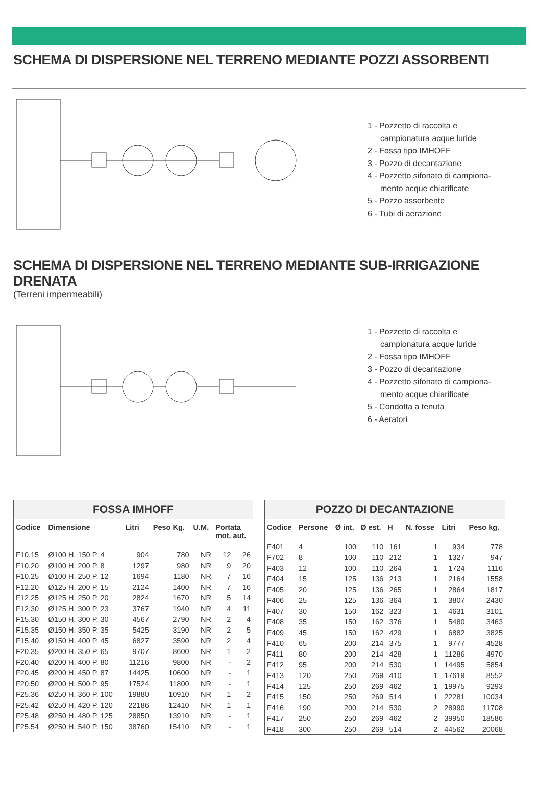SCHEMA DI DISPERSIONE NEL TERRENO MEDIANTE POZZI ASSORBENTI
1 - Pozzetto di raccolta e
campionatura acque luride
2 - Fossa tipo IMHOFF
3 - Pozzo di decantazione
4 - Pozzetto sifonato di campiona-
mento acque chiarificate
5 - Pozzo assorbente
6 - Tubi di aerazione
SCHEMA DI DISPERSIONE NEL TERRENO MEDIANTE SUB-IRRIGAZIONE DRENATA
(Terreni impermeabili)
1 - Pozzetto di raccolta e
campionatura acque luride
2 - Fossa tipo IMHOFF
3 - Pozzo di decantazione
4 - Pozzetto sifonato di campiona-
mento acque chiarificate
5 - Condotta a tenuta
6 - Aeratori
FOSSA IMHOFF
| Codice | Dimensione | Litri | Peso Kg. | U.M. | Portata mot. aut. | |
| --- | --- | --- | --- | --- | --- | --- |
| F10.15 | Ø100 H. 150 P. 4 | 904 | 780 | NR | 12 | 26 |
| F10.20 | Ø100 H. 200 P. 8 | 1297 | 980 | NR | 9 | 20 |
| F10.25 | Ø100 H. 250 P. 12 | 1694 | 1180 | NR | 7 | 16 |
| F12.20 | Ø125 H. 200 P. 15 | 2124 | 1400 | NR | 7 | 16 |
| F12.25 | Ø125 H. 250 P. 20 | 2824 | 1670 | NR | 5 | 14 |
| F12.30 | Ø125 H. 300 P. 23 | 3767 | 1940 | NR | 4 | 11 |
| F15.30 | Ø150 H. 300 P. 30 | 4567 | 2790 | NR | 2 | 4 |
| F15.35 | Ø150 H. 350 P. 35 | 5425 | 3190 | NR | 2 | 5 |
| F15.40 | Ø150 H. 400 P. 45 | 6827 | 3590 | NR | 2 | 4 |
| F20.35 | Ø200 H. 350 P. 65 | 9707 | 8600 | NR | 1 | 2 |
| F20.40 | Ø200 H. 400 P. 80 | 11216 | 9800 | NR | - | 2 |
| F20.45 | Ø200 H. 450 P. 87 | 14425 | 10600 | NR | - | 1 |
| F20.50 | Ø200 H. 500 P. 95 | 17524 | 11800 | NR | - | 1 |
| F25.36 | Ø250 H. 360 P. 100 | 19880 | 10910 | NR | 1 | 2 |
| F25.42 | Ø250 H. 420 P. 120 | 22186 | 12410 | NR | 1 | 1 |
| F25.48 | Ø250 H. 480 P. 125 | 28850 | 13910 | NR | - | 1 |
| F25.54 | Ø250 H. 540 P. 150 | 38760 | 15410 | NR | - | 1 |
POZZO DI DECANTAZIONE
| Codice | Persone | Ø int. | Ø est. | H | N. fosse | Litri | Peso kg. |
| --- | --- | --- | --- | --- | --- | --- | --- |
| F401 | 4 | 100 | 110 | 161 | 1 | 934 | 778 |
| F702 | 8 | 100 | 110 | 212 | 1 | 1327 | 947 |
| F403 | 12 | 100 | 110 | 264 | 1 | 1724 | 1116 |
| F404 | 15 | 125 | 136 | 213 | 1 | 2164 | 1558 |
| F405 | 20 | 125 | 136 | 265 | 1 | 2864 | 1817 |
| F406 | 25 | 125 | 136 | 364 | 1 | 3807 | 2430 |
| F407 | 30 | 150 | 162 | 323 | 1 | 4631 | 3101 |
| F408 | 35 | 150 | 162 | 376 | 1 | 5480 | 3463 |
| F409 | 45 | 150 | 162 | 429 | 1 | 6882 | 3825 |
| F410 | 65 | 200 | 214 | 375 | 1 | 9777 | 4528 |
| F411 | 80 | 200 | 214 | 428 | 1 | 11286 | 4970 |
| F412 | 95 | 200 | 214 | 530 | 1 | 14495 | 5854 |
| F413 | 120 | 250 | 269 | 410 | 1 | 17619 | 8552 |
| F414 | 125 | 250 | 269 | 462 | 1 | 19975 | 9293 |
| F415 | 150 | 250 | 269 | 514 | 1 | 22281 | 10034 |
| F416 | 190 | 200 | 214 | 530 | 2 | 28990 | 11708 |
| F417 | 250 | 250 | 269 | 462 | 2 | 39950 | 18586 |
| F418 | 300 | 250 | 269 | 514 | 2 | 44562 | 20068 |